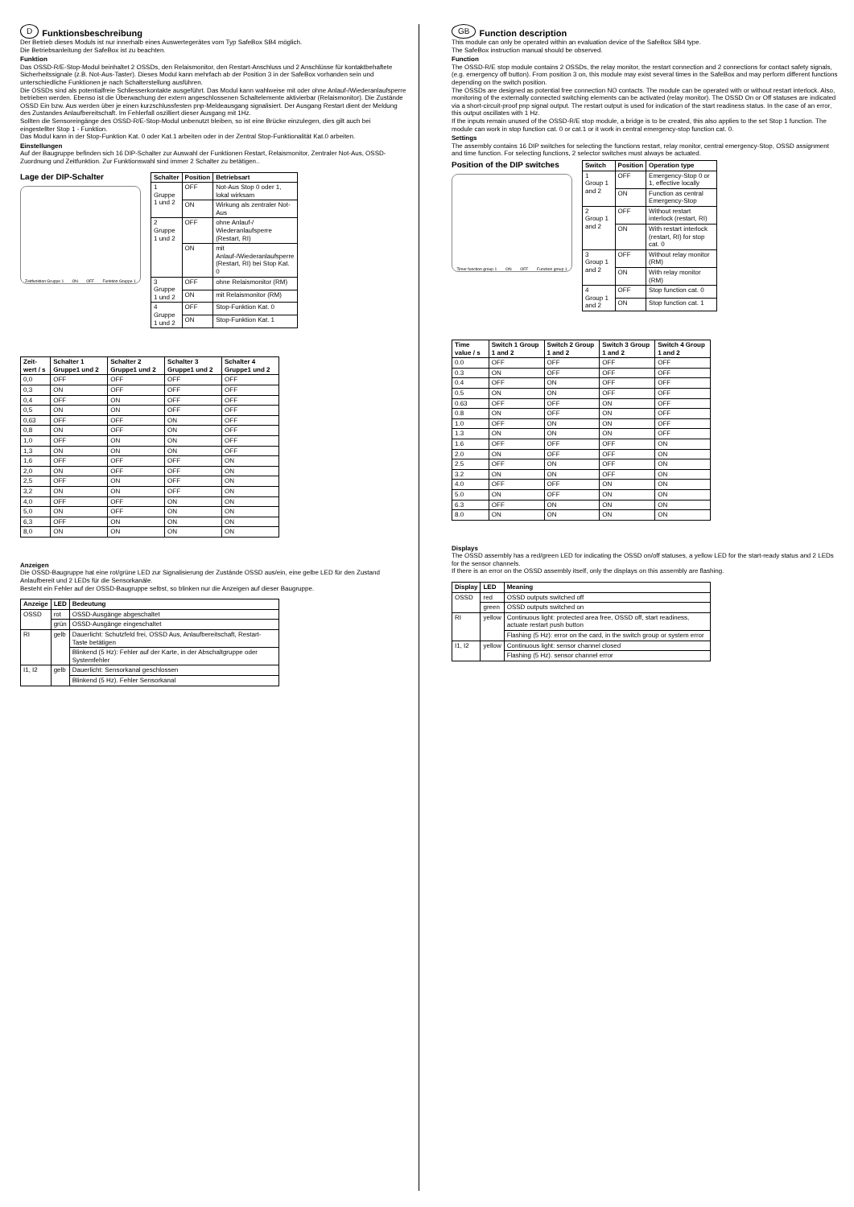D Funktionsbeschreibung
Der Betrieb dieses Moduls ist nur innerhalb eines Auswertegerätes vom Typ SafeBox SB4 möglich.
Die Betriebsanleitung der SafeBox ist zu beachten.
Funktion
Das OSSD-R/E-Stop-Modul beinhaltet 2 OSSDs, den Relaismonitor, den Restart-Anschluss und 2 Anschlüsse für kontaktbehaftete Sicherheitssignale (z.B. Not-Aus-Taster). Dieses Modul kann mehrfach ab der Position 3 in der SafeBox vorhanden sein und unterschiedliche Funktionen je nach Schalterstellung ausführen.
Die OSSDs sind als potentialfreie Schliesserkontakte ausgeführt. Das Modul kann wahlweise mit oder ohne Anlauf-/Wiederanlaufsperre betrieben werden. Ebenso ist die Überwachung der extern angeschlossenen Schaltelemente aktivierbar (Relaismonitor). Die Zustände OSSD Ein bzw. Aus werden über je einen kurzschlussfesten pnp-Meldeausgang signalisiert. Der Ausgang Restart dient der Meldung des Zustandes Anlaufbereitschaft. Im Fehlerfall oszilliert dieser Ausgang mit 1Hz.
Sollten die Sensoreingänge des OSSD-R/E-Stop-Modul unbenutzt bleiben, so ist eine Brücke einzulegen, dies gilt auch bei eingestellter Stop 1 - Funktion.
Das Modul kann in der Stop-Funktion Kat. 0 oder Kat.1 arbeiten oder in der Zentral Stop-Funktionalität Kat.0 arbeiten.
Einstellungen
Auf der Baugruppe befinden sich 16 DIP-Schalter zur Auswahl der Funktionen Restart, Relaismonitor, Zentraler Not-Aus, OSSD-Zuordnung und Zeitfunktion. Zur Funktionswahl sind immer 2 Schalter zu betätigen..
Lage der DIP-Schalter
Zeitfunktion Gruppe 1 ON OFF Funktion Gruppe 1
| Schalter | Position | Betriebsart |
| --- | --- | --- |
| 1 Gruppe 1 und 2 | OFF | Not-Aus Stop 0 oder 1, lokal wirksam |
| | ON | Wirkung als zentraler Not-Aus |
| 2 Gruppe 1 und 2 | OFF | ohne Anlauf-/ Wiederanlaufsperre (Restart, RI) |
| | ON | mit Anlauf-/Wiederanlaufsperre (Restart, RI) bei Stop Kat. 0 |
| 3 Gruppe 1 und 2 | OFF | ohne Relaismonitor (RM) |
| | ON | mit Relaismonitor (RM) |
| 4 Gruppe 1 und 2 | OFF | Stop-Funktion Kat. 0 |
| | ON | Stop-Funktion Kat. 1 |
| Zeit-wert / s | Schalter 1 Gruppe1 und 2 | Schalter 2 Gruppe1 und 2 | Schalter 3 Gruppe1 und 2 | Schalter 4 Gruppe1 und 2 |
| --- | --- | --- | --- | --- |
| 0,0 | OFF | OFF | OFF | OFF |
| 0,3 | ON | OFF | OFF | OFF |
| 0,4 | OFF | ON | OFF | OFF |
| 0,5 | ON | ON | OFF | OFF |
| 0,63 | OFF | OFF | ON | OFF |
| 0,8 | ON | OFF | ON | OFF |
| 1,0 | OFF | ON | ON | OFF |
| 1,3 | ON | ON | ON | OFF |
| 1,6 | OFF | OFF | OFF | ON |
| 2,0 | ON | OFF | OFF | ON |
| 2,5 | OFF | ON | OFF | ON |
| 3,2 | ON | ON | OFF | ON |
| 4,0 | OFF | OFF | ON | ON |
| 5,0 | ON | OFF | ON | ON |
| 6,3 | OFF | ON | ON | ON |
| 8,0 | ON | ON | ON | ON |
Anzeigen
Die OSSD-Baugruppe hat eine rot/grüne LED zur Signalisierung der Zustände OSSD aus/ein, eine gelbe LED für den Zustand Anlaufbereit und 2 LEDs für die Sensorkanäle.
Besteht ein Fehler auf der OSSD-Baugruppe selbst, so blinken nur die Anzeigen auf dieser Baugruppe.
| Anzeige | LED | Bedeutung |
| --- | --- | --- |
| OSSD | rot | OSSD-Ausgänge abgeschaltet |
| | grün | OSSD-Ausgänge eingeschaltet |
| RI | gelb | Dauerlicht: Schutzfeld frei, OSSD Aus, Anlaufbereitschaft, Restart-Taste betätigen |
| | | Blinkend (5 Hz): Fehler auf der Karte, in der Abschaltgruppe oder Systemfehler |
| I1, I2 | gelb | Dauerlicht: Sensorkanal geschlossen |
| | | Blinkend (5 Hz). Fehler Sensorkanal |
GB Function description
This module can only be operated within an evaluation device of the SafeBox SB4 type.
The SafeBox instruction manual should be observed.
Function
The OSSD-R/E stop module contains 2 OSSDs, the relay monitor, the restart connection and 2 connections for contact safety signals, (e.g. emergency off button). From position 3 on, this module may exist several times in the SafeBox and may perform different functions depending on the switch position.
The OSSDs are designed as potential free connection NO contacts. The module can be operated with or without restart interlock. Also, monitoring of the externally connected switching elements can be activated (relay monitor). The OSSD On or Off statuses are indicated via a short-circuit-proof pnp signal output. The restart output is used for indication of the start readiness status. In the case of an error, this output oscillates with 1 Hz.
If the inputs remain unused of the OSSD-R/E stop module, a bridge is to be created, this also applies to the set Stop 1 function. The module can work in stop function cat. 0 or cat.1 or it work in central emergency-stop function cat. 0.
Settings
The assembly contains 16 DIP switches for selecting the functions restart, relay monitor, central emergency-Stop, OSSD assignment and time function. For selecting functions, 2 selector switches must always be actuated.
Position of the DIP switches
Timer function group 1 ON OFF Function group 1
| Switch | Position | Operation type |
| --- | --- | --- |
| 1 Group 1 and 2 | OFF | Emergency-Stop 0 or 1, effective locally |
| | ON | Function as central Emergency-Stop |
| 2 Group 1 and 2 | OFF | Without restart interlock (restart, RI) |
| | ON | With restart interlock (restart, RI) for stop cat. 0 |
| 3 Group 1 and 2 | OFF | Without relay monitor (RM) |
| | ON | With relay monitor (RM) |
| 4 Group 1 and 2 | OFF | Stop function cat. 0 |
| | ON | Stop function cat. 1 |
| Time value / s | Switch 1 Group 1 and 2 | Switch 2 Group 1 and 2 | Switch 3 Group 1 and 2 | Switch 4 Group 1 and 2 |
| --- | --- | --- | --- | --- |
| 0.0 | OFF | OFF | OFF | OFF |
| 0.3 | ON | OFF | OFF | OFF |
| 0.4 | OFF | ON | OFF | OFF |
| 0.5 | ON | ON | OFF | OFF |
| 0.63 | OFF | OFF | ON | OFF |
| 0.8 | ON | OFF | ON | OFF |
| 1.0 | OFF | ON | ON | OFF |
| 1.3 | ON | ON | ON | OFF |
| 1.6 | OFF | OFF | OFF | ON |
| 2.0 | ON | OFF | OFF | ON |
| 2.5 | OFF | ON | OFF | ON |
| 3.2 | ON | ON | OFF | ON |
| 4.0 | OFF | OFF | ON | ON |
| 5.0 | ON | OFF | ON | ON |
| 6.3 | OFF | ON | ON | ON |
| 8.0 | ON | ON | ON | ON |
Displays
The OSSD assembly has a red/green LED for indicating the OSSD on/off statuses, a yellow LED for the start-ready status and 2 LEDs for the sensor channels.
If there is an error on the OSSD assembly itself, only the displays on this assembly are flashing.
| Display | LED | Meaning |
| --- | --- | --- |
| OSSD | red | OSSD outputs switched off |
| | green | OSSD outputs switched on |
| RI | yellow | Continuous light: protected area free, OSSD off, start readiness, actuate restart push button |
| | | Flashing (5 Hz): error on the card, in the switch group or system error |
| I1, I2 | yellow | Continuous light: sensor channel closed |
| | | Flashing (5 Hz). sensor channel error |